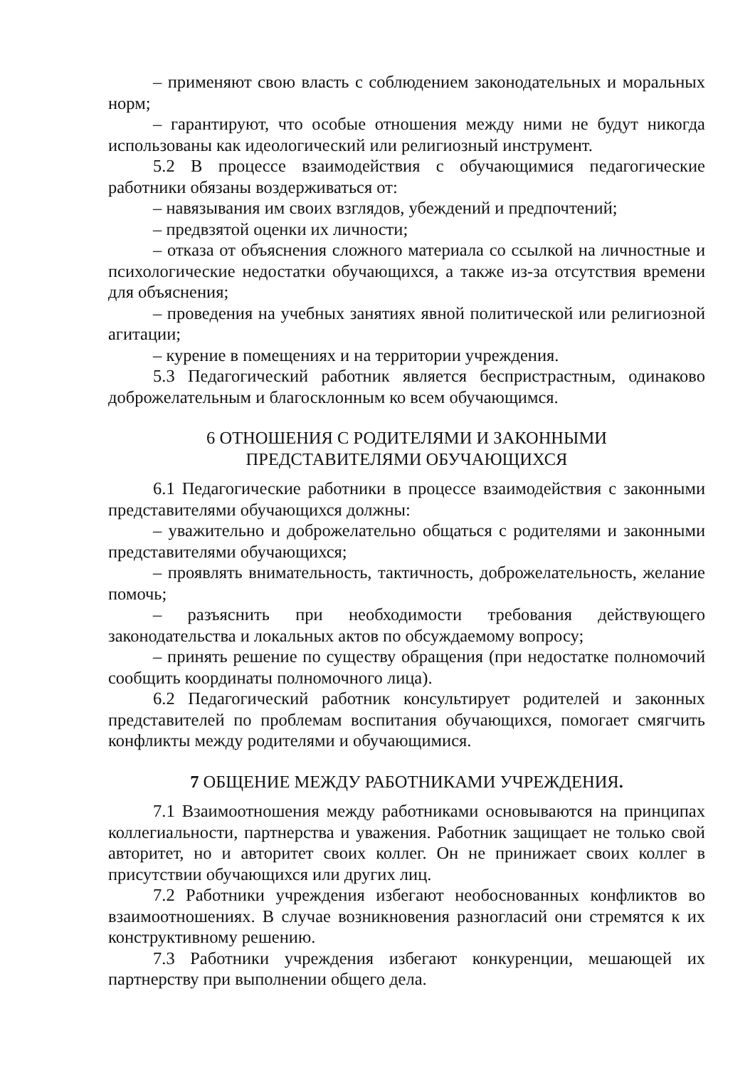– применяют свою власть с соблюдением законодательных и моральных норм;
– гарантируют, что особые отношения между ними не будут никогда использованы как идеологический или религиозный инструмент.
5.2 В процессе взаимодействия с обучающимися педагогические работники обязаны воздерживаться от:
– навязывания им своих взглядов, убеждений и предпочтений;
– предвзятой оценки их личности;
– отказа от объяснения сложного материала со ссылкой на личностные и психологические недостатки обучающихся, а также из-за отсутствия времени для объяснения;
– проведения на учебных занятиях явной политической или религиозной агитации;
– курение в помещениях и на территории учреждения.
5.3 Педагогический работник является беспристрастным, одинаково доброжелательным и благосклонным ко всем обучающимся.
6 ОТНОШЕНИЯ С РОДИТЕЛЯМИ И ЗАКОННЫМИ
ПРЕДСТАВИТЕЛЯМИ ОБУЧАЮЩИХСЯ
6.1 Педагогические работники в процессе взаимодействия с законными представителями обучающихся должны:
– уважительно и доброжелательно общаться с родителями и законными представителями обучающихся;
– проявлять внимательность, тактичность, доброжелательность, желание помочь;
– разъяснить при необходимости требования действующего законодательства и локальных актов по обсуждаемому вопросу;
– принять решение по существу обращения (при недостатке полномочий сообщить координаты полномочного лица).
6.2 Педагогический работник консультирует родителей и законных представителей по проблемам воспитания обучающихся, помогает смягчить конфликты между родителями и обучающимися.
7 ОБЩЕНИЕ МЕЖДУ РАБОТНИКАМИ УЧРЕЖДЕНИЯ.
7.1 Взаимоотношения между работниками основываются на принципах коллегиальности, партнерства и уважения. Работник защищает не только свой авторитет, но и авторитет своих коллег. Он не принижает своих коллег в присутствии обучающихся или других лиц.
7.2 Работники учреждения избегают необоснованных конфликтов во взаимоотношениях. В случае возникновения разногласий они стремятся к их конструктивному решению.
7.3 Работники учреждения избегают конкуренции, мешающей их партнерству при выполнении общего дела.